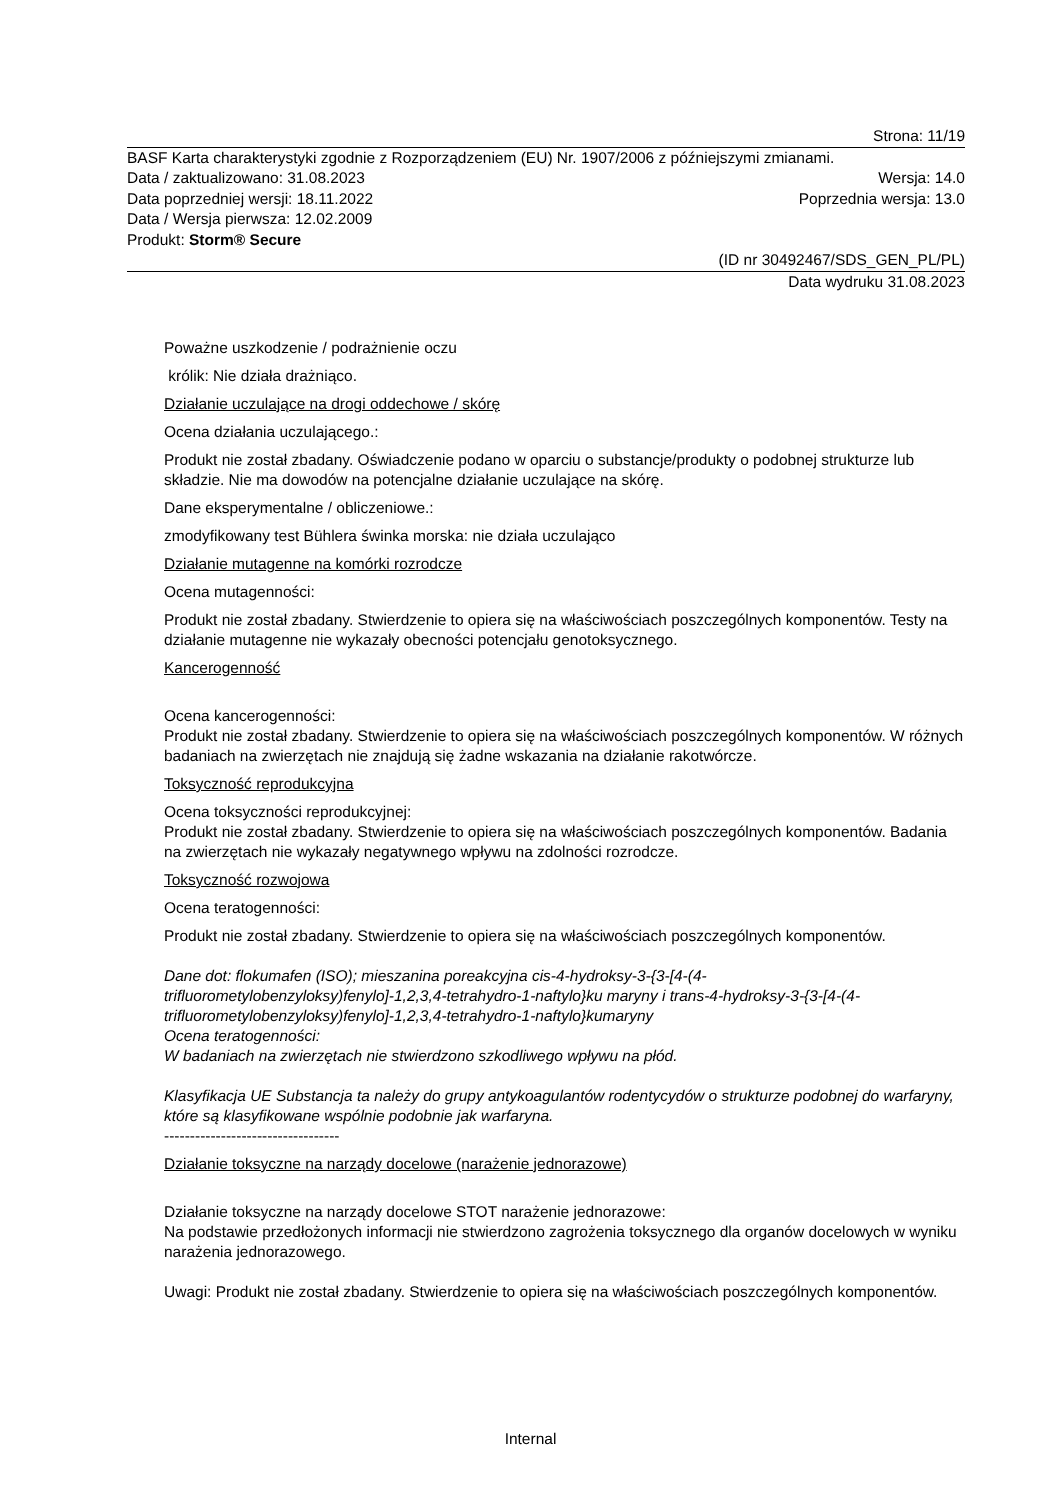Strona: 11/19
BASF Karta charakterystyki zgodnie z Rozporządzeniem (EU) Nr. 1907/2006 z późniejszymi zmianami.
Data / zaktualizowano: 31.08.2023 Wersja: 14.0
Data poprzedniej wersji: 18.11.2022 Poprzednia wersja: 13.0
Data / Wersja pierwsza: 12.02.2009
Produkt: Storm® Secure
(ID nr 30492467/SDS_GEN_PL/PL)
Data wydruku 31.08.2023
Poważne uszkodzenie / podrażnienie oczu
królik: Nie działa drażniąco.
Działanie uczulające na drogi oddechowe / skórę
Ocena działania uczulającego.:
Produkt nie został zbadany. Oświadczenie podano w oparciu o substancje/produkty o podobnej strukturze lub składzie. Nie ma dowodów na potencjalne działanie uczulające na skórę.
Dane eksperymentalne / obliczeniowe.:
zmodyfikowany test Bühlera świnka morska: nie działa uczulająco
Działanie mutagenne na komórki rozrodcze
Ocena mutagenności:
Produkt nie został zbadany. Stwierdzenie to opiera się na właściwościach poszczególnych komponentów. Testy na działanie mutagenne nie wykazały obecności potencjału genotoksycznego.
Kancerogenność
Ocena kancerogenności:
Produkt nie został zbadany. Stwierdzenie to opiera się na właściwościach poszczególnych komponentów. W różnych badaniach na zwierzętach nie znajdują się żadne wskazania na działanie rakotwórcze.
Toksyczność reprodukcyjna
Ocena toksyczności reprodukcyjnej:
Produkt nie został zbadany. Stwierdzenie to opiera się na właściwościach poszczególnych komponentów. Badania na zwierzętach nie wykazały negatywnego wpływu na zdolności rozrodcze.
Toksyczność rozwojowa
Ocena teratogenności:
Produkt nie został zbadany. Stwierdzenie to opiera się na właściwościach poszczególnych komponentów.
Dane dot: flokumafen (ISO); mieszanina poreakcyjna cis-4-hydroksy-3-{3-[4-(4-trifluorometylobenzyloksy)fenylo]-1,2,3,4-tetrahydro-1-naftylo}ku maryny i trans-4-hydroksy-3-{3-[4-(4-trifluorometylobenzyloksy)fenylo]-1,2,3,4-tetrahydro-1-naftylo}kumaryny
Ocena teratogenności:
W badaniach na zwierzętach nie stwierdzono szkodliwego wpływu na płód.
Klasyfikacja UE Substancja ta należy do grupy antykoagulantów rodentycydów o strukturze podobnej do warfaryny, które są klasyfikowane wspólnie podobnie jak warfaryna.
----------------------------------
Działanie toksyczne na narządy docelowe (narażenie jednorazowe)
Działanie toksyczne na narządy docelowe STOT narażenie jednorazowe:
Na podstawie przedłożonych informacji nie stwierdzono zagrożenia toksycznego dla organów docelowych w wyniku narażenia jednorazowego.
Uwagi: Produkt nie został zbadany. Stwierdzenie to opiera się na właściwościach poszczególnych komponentów.
Internal